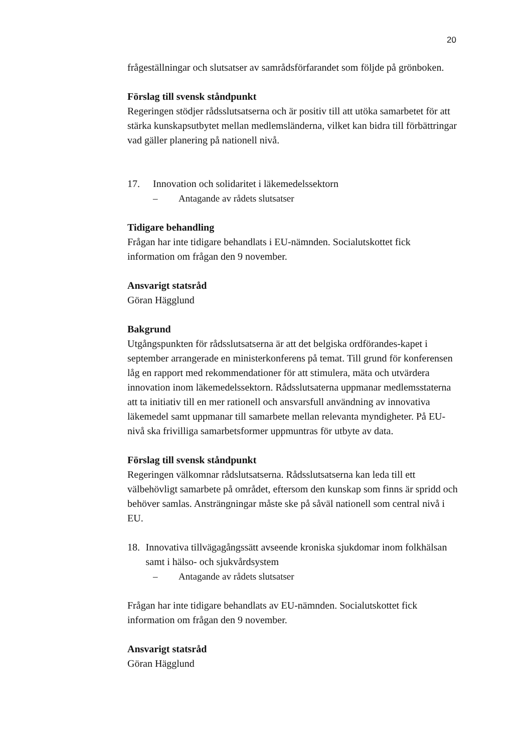20
frågeställningar och slutsatser av samrådsförfarandet som följde på grönboken.
Förslag till svensk ståndpunkt
Regeringen stödjer rådsslutsatserna och är positiv till att utöka samarbetet för att stärka kunskapsutbytet mellan medlemsländerna, vilket kan bidra till förbättringar vad gäller planering på nationell nivå.
17. Innovation och solidaritet i läkemedelssektorn
– Antagande av rådets slutsatser
Tidigare behandling
Frågan har inte tidigare behandlats i EU-nämnden. Socialutskottet fick information om frågan den 9 november.
Ansvarigt statsråd
Göran Hägglund
Bakgrund
Utgångspunkten för rådsslutsatserna är att det belgiska ordförandes-kapet i september arrangerade en ministerkonferens på temat. Till grund för konferensen låg en rapport med rekommendationer för att stimulera, mäta och utvärdera innovation inom läkemedelssektorn. Rådsslutsaterna uppmanar medlemsstaterna att ta initiativ till en mer rationell och ansvarsfull användning av innovativa läkemedel samt uppmanar till samarbete mellan relevanta myndigheter. På EU-nivå ska frivilliga samarbetsformer uppmuntras för utbyte av data.
Förslag till svensk ståndpunkt
Regeringen välkomnar rådslutsatserna. Rådsslutsatserna kan leda till ett välbehövligt samarbete på området, eftersom den kunskap som finns är spridd och behöver samlas. Ansträngningar måste ske på såväl nationell som central nivå i EU.
18. Innovativa tillvägagångssätt avseende kroniska sjukdomar inom folkhälsan samt i hälso- och sjukvårdsystem
– Antagande av rådets slutsatser
Frågan har inte tidigare behandlats av EU-nämnden. Socialutskottet fick information om frågan den 9 november.
Ansvarigt statsråd
Göran Hägglund